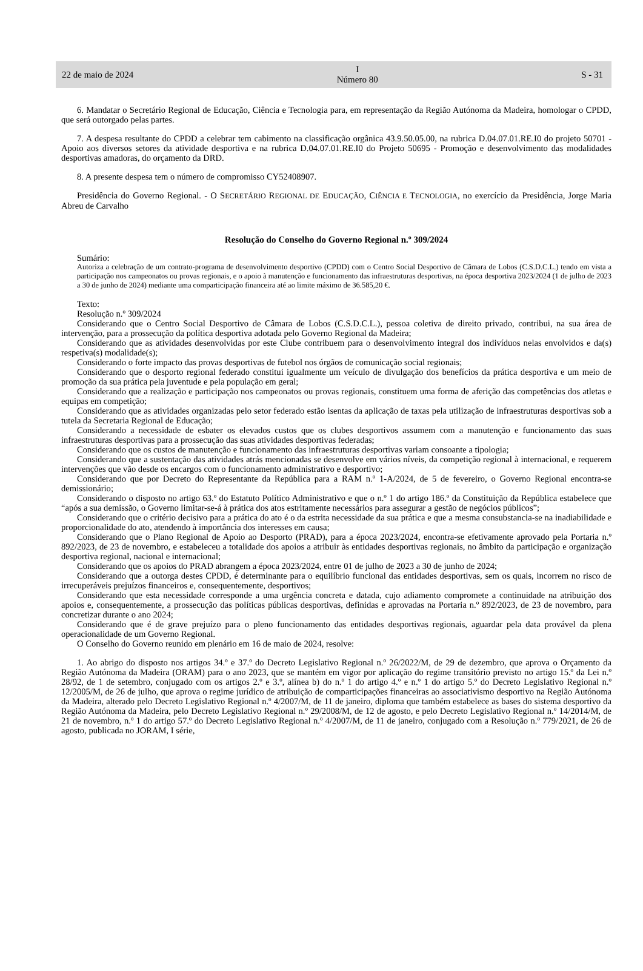22 de maio de 2024
I
Número 80
S - 31
6. Mandatar o Secretário Regional de Educação, Ciência e Tecnologia para, em representação da Região Autónoma da Madeira, homologar o CPDD, que será outorgado pelas partes.
7. A despesa resultante do CPDD a celebrar tem cabimento na classificação orgânica 43.9.50.05.00, na rubrica D.04.07.01.RE.I0 do projeto 50701 - Apoio aos diversos setores da atividade desportiva e na rubrica D.04.07.01.RE.I0 do Projeto 50695 - Promoção e desenvolvimento das modalidades desportivas amadoras, do orçamento da DRD.
8. A presente despesa tem o número de compromisso CY52408907.
Presidência do Governo Regional. - O SECRETÁRIO REGIONAL DE EDUCAÇÃO, CIÊNCIA E TECNOLOGIA, no exercício da Presidência, Jorge Maria Abreu de Carvalho
Resolução do Conselho do Governo Regional n.º 309/2024
Sumário:
Autoriza a celebração de um contrato-programa de desenvolvimento desportivo (CPDD) com o Centro Social Desportivo de Câmara de Lobos (C.S.D.C.L.) tendo em vista a participação nos campeonatos ou provas regionais, e o apoio à manutenção e funcionamento das infraestruturas desportivas, na época desportiva 2023/2024 (1 de julho de 2023 a 30 de junho de 2024) mediante uma comparticipação financeira até ao limite máximo de 36.585,20 €.
Texto:
Resolução n.º 309/2024
Considerando que o Centro Social Desportivo de Câmara de Lobos (C.S.D.C.L.), pessoa coletiva de direito privado, contribui, na sua área de intervenção, para a prossecução da política desportiva adotada pelo Governo Regional da Madeira;
Considerando que as atividades desenvolvidas por este Clube contribuem para o desenvolvimento integral dos indivíduos nelas envolvidos e da(s) respetiva(s) modalidade(s);
Considerando o forte impacto das provas desportivas de futebol nos órgãos de comunicação social regionais;
Considerando que o desporto regional federado constitui igualmente um veículo de divulgação dos benefícios da prática desportiva e um meio de promoção da sua prática pela juventude e pela população em geral;
Considerando que a realização e participação nos campeonatos ou provas regionais, constituem uma forma de aferição das competências dos atletas e equipas em competição;
Considerando que as atividades organizadas pelo setor federado estão isentas da aplicação de taxas pela utilização de infraestruturas desportivas sob a tutela da Secretaria Regional de Educação;
Considerando a necessidade de esbater os elevados custos que os clubes desportivos assumem com a manutenção e funcionamento das suas infraestruturas desportivas para a prossecução das suas atividades desportivas federadas;
Considerando que os custos de manutenção e funcionamento das infraestruturas desportivas variam consoante a tipologia;
Considerando que a sustentação das atividades atrás mencionadas se desenvolve em vários níveis, da competição regional à internacional, e requerem intervenções que vão desde os encargos com o funcionamento administrativo e desportivo;
Considerando que por Decreto do Representante da República para a RAM n.º 1-A/2024, de 5 de fevereiro, o Governo Regional encontra-se demissionário;
Considerando o disposto no artigo 63.º do Estatuto Político Administrativo e que o n.º 1 do artigo 186.º da Constituição da República estabelece que “após a sua demissão, o Governo limitar-se-á à prática dos atos estritamente necessários para assegurar a gestão de negócios públicos”;
Considerando que o critério decisivo para a prática do ato é o da estrita necessidade da sua prática e que a mesma consubstancia-se na inadiabilidade e proporcionalidade do ato, atendendo à importância dos interesses em causa;
Considerando que o Plano Regional de Apoio ao Desporto (PRAD), para a época 2023/2024, encontra-se efetivamente aprovado pela Portaria n.º 892/2023, de 23 de novembro, e estabeleceu a totalidade dos apoios a atribuir às entidades desportivas regionais, no âmbito da participação e organização desportiva regional, nacional e internacional;
Considerando que os apoios do PRAD abrangem a época 2023/2024, entre 01 de julho de 2023 a 30 de junho de 2024;
Considerando que a outorga destes CPDD, é determinante para o equilíbrio funcional das entidades desportivas, sem os quais, incorrem no risco de irrecuperáveis prejuízos financeiros e, consequentemente, desportivos;
Considerando que esta necessidade corresponde a uma urgência concreta e datada, cujo adiamento compromete a continuidade na atribuição dos apoios e, consequentemente, a prossecução das políticas públicas desportivas, definidas e aprovadas na Portaria n.º 892/2023, de 23 de novembro, para concretizar durante o ano 2024;
Considerando que é de grave prejuízo para o pleno funcionamento das entidades desportivas regionais, aguardar pela data provável da plena operacionalidade de um Governo Regional.
O Conselho do Governo reunido em plenário em 16 de maio de 2024, resolve:
1. Ao abrigo do disposto nos artigos 34.º e 37.º do Decreto Legislativo Regional n.º 26/2022/M, de 29 de dezembro, que aprova o Orçamento da Região Autónoma da Madeira (ORAM) para o ano 2023, que se mantém em vigor por aplicação do regime transitório previsto no artigo 15.º da Lei n.º 28/92, de 1 de setembro, conjugado com os artigos 2.º e 3.º, alínea b) do n.º 1 do artigo 4.º e n.º 1 do artigo 5.º do Decreto Legislativo Regional n.º 12/2005/M, de 26 de julho, que aprova o regime jurídico de atribuição de comparticipações financeiras ao associativismo desportivo na Região Autónoma da Madeira, alterado pelo Decreto Legislativo Regional n.º 4/2007/M, de 11 de janeiro, diploma que também estabelece as bases do sistema desportivo da Região Autónoma da Madeira, pelo Decreto Legislativo Regional n.º 29/2008/M, de 12 de agosto, e pelo Decreto Legislativo Regional n.º 14/2014/M, de 21 de novembro, n.º 1 do artigo 57.º do Decreto Legislativo Regional n.º 4/2007/M, de 11 de janeiro, conjugado com a Resolução n.º 779/2021, de 26 de agosto, publicada no JORAM, I série,